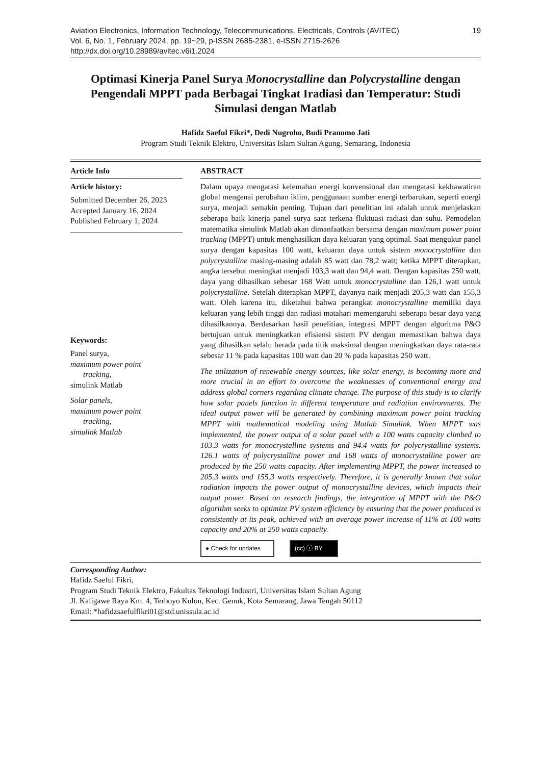19 Aviation Electronics, Information Technology, Telecommunications, Electricals, Controls (AVITEC)
Vol. 6, No. 1, February 2024, pp. 19~29, p-ISSN 2685-2381, e-ISSN 2715-2626
http://dx.doi.org/10.28989/avitec.v6i1.2024
Optimasi Kinerja Panel Surya Monocrystalline dan Polycrystalline dengan Pengendali MPPT pada Berbagai Tingkat Iradiasi dan Temperatur: Studi Simulasi dengan Matlab
Hafidz Saeful Fikri*, Dedi Nugroho, Budi Pranomo Jati
Program Studi Teknik Elektro, Universitas Islam Sultan Agung, Semarang, Indonesia
Article Info
Article history:
Submitted December 26, 2023
Accepted January 16, 2024
Published February 1, 2024
Keywords:
Panel surya,
maximum power point
tracking,
simulink Matlab
Solar panels,
maximum power point
tracking,
simulink Matlab
ABSTRACT
Dalam upaya mengatasi kelemahan energi konvensional dan mengatasi kekhawatiran global mengenai perubahan iklim, penggunaan sumber energi terbarukan, seperti energi surya, menjadi semakin penting. Tujuan dari penelitian ini adalah untuk menjelaskan seberapa baik kinerja panel surya saat terkena fluktuasi radiasi dan suhu. Pemodelan matematika simulink Matlab akan dimanfaatkan bersama dengan maximum power point tracking (MPPT) untuk menghasilkan daya keluaran yang optimal. Saat mengukur panel surya dengan kapasitas 100 watt, keluaran daya untuk sistem monocrystalline dan polycrystalline masing-masing adalah 85 watt dan 78,2 watt; ketika MPPT diterapkan, angka tersebut meningkat menjadi 103,3 watt dan 94,4 watt. Dengan kapasitas 250 watt, daya yang dihasilkan sebesar 168 Watt untuk monocrystalline dan 126,1 watt untuk polycrystalline. Setelah diterapkan MPPT, dayanya naik menjadi 205,3 watt dan 155,3 watt. Oleh karena itu, diketahui bahwa perangkat monocrystalline memiliki daya keluaran yang lebih tinggi dan radiasi matahari memengaruhi seberapa besar daya yang dihasilkannya. Berdasarkan hasil penelitian, integrasi MPPT dengan algoritma P&O bertujuan untuk meningkatkan efisiensi sistem PV dengan memastikan bahwa daya yang dihasilkan selalu berada pada titik maksimal dengan meningkatkan daya rata-rata sebesar 11 % pada kapasitas 100 watt dan 20 % pada kapasitas 250 watt.
The utilization of renewable energy sources, like solar energy, is becoming more and more crucial in an effort to overcome the weaknesses of conventional energy and address global corners regarding climate change. The purpose of this study is to clarify how solar panels function in different temperature and radiation environments. The ideal output power will be generated by combining maximum power point tracking MPPT with mathematical modeling using Matlab Simulink. When MPPT was implemented, the power output of a solar panel with a 100 watts capacity climbed to 103.3 watts for monocrystalline systems and 94.4 watts for polycrystalline systems. 126.1 watts of polycrystalline power and 168 watts of monocrystalline power are produced by the 250 watts capacity. After implementing MPPT, the power increased to 205.3 watts and 155.3 watts respectively. Therefore, it is generally known that solar radiation impacts the power output of monocrystalline devices, which impacts their output power. Based on research findings, the integration of MPPT with the P&O algorithm seeks to optimize PV system efficiency by ensuring that the power produced is consistently at its peak, achieved with an average power increase of 11% at 100 watts capacity and 20% at 250 watts capacity.
● Check for updates
(cc) ⓘ BY
Corresponding Author:
Hafidz Saeful Fikri,
Program Studi Teknik Elektro, Fakultas Teknologi Industri, Universitas Islam Sultan Agung
Jl. Kaligawe Raya Km. 4, Terboyo Kulon, Kec. Genuk, Kota Semarang, Jawa Tengah 50112
Email: *hafidzsaefulfikri01@std.unissula.ac.id